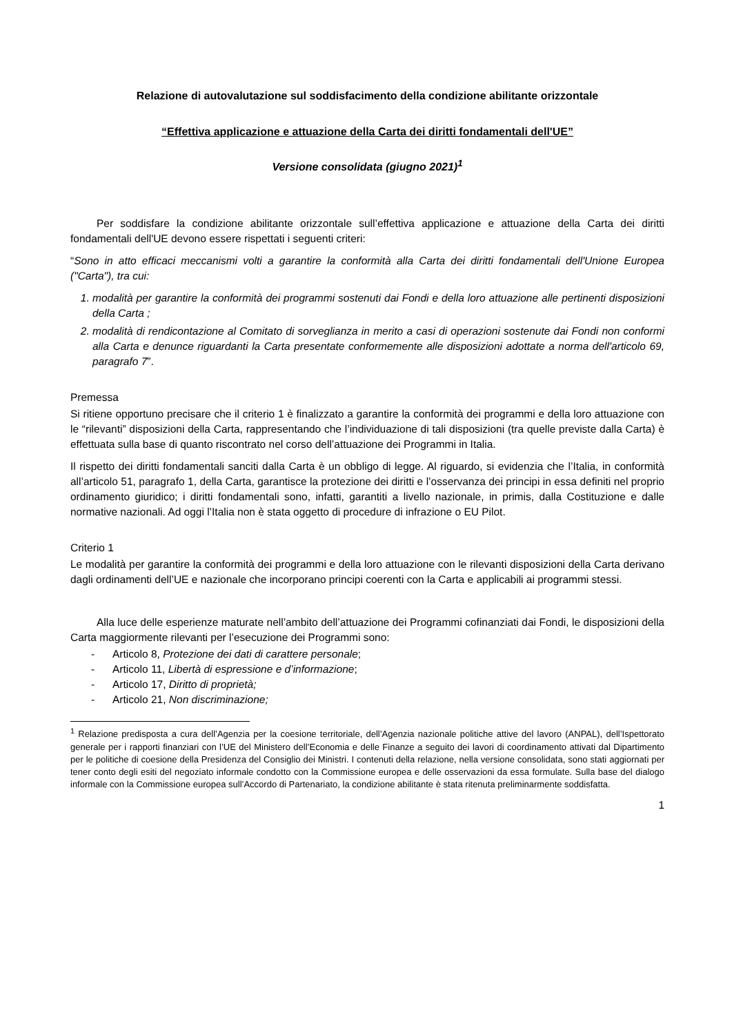Relazione di autovalutazione sul soddisfacimento della condizione abilitante orizzontale
“Effettiva applicazione e attuazione della Carta dei diritti fondamentali dell'UE”
Versione consolidata (giugno 2021)<sup>1</sup>
Per soddisfare la condizione abilitante orizzontale sull’effettiva applicazione e attuazione della Carta dei diritti fondamentali dell'UE devono essere rispettati i seguenti criteri:
“Sono in atto efficaci meccanismi volti a garantire la conformità alla Carta dei diritti fondamentali dell'Unione Europea ("Carta"), tra cui:
1. modalità per garantire la conformità dei programmi sostenuti dai Fondi e della loro attuazione alle pertinenti disposizioni della Carta ;
2. modalità di rendicontazione al Comitato di sorveglianza in merito a casi di operazioni sostenute dai Fondi non conformi alla Carta e denunce riguardanti la Carta presentate conformemente alle disposizioni adottate a norma dell'articolo 69, paragrafo 7”.
Premessa
Si ritiene opportuno precisare che il criterio 1 è finalizzato a garantire la conformità dei programmi e della loro attuazione con le “rilevanti” disposizioni della Carta, rappresentando che l’individuazione di tali disposizioni (tra quelle previste dalla Carta) è effettuata sulla base di quanto riscontrato nel corso dell’attuazione dei Programmi in Italia.
Il rispetto dei diritti fondamentali sanciti dalla Carta è un obbligo di legge. Al riguardo, si evidenzia che l’Italia, in conformità all’articolo 51, paragrafo 1, della Carta, garantisce la protezione dei diritti e l’osservanza dei principi in essa definiti nel proprio ordinamento giuridico; i diritti fondamentali sono, infatti, garantiti a livello nazionale, in primis, dalla Costituzione e dalle normative nazionali. Ad oggi l’Italia non è stata oggetto di procedure di infrazione o EU Pilot.
Criterio 1
Le modalità per garantire la conformità dei programmi e della loro attuazione con le rilevanti disposizioni della Carta derivano dagli ordinamenti dell’UE e nazionale che incorporano principi coerenti con la Carta e applicabili ai programmi stessi.
Alla luce delle esperienze maturate nell’ambito dell’attuazione dei Programmi cofinanziati dai Fondi, le disposizioni della Carta maggiormente rilevanti per l’esecuzione dei Programmi sono:
- Articolo 8, Protezione dei dati di carattere personale;
- Articolo 11, Libertà di espressione e d’informazione;
- Articolo 17, Diritto di proprietà;
- Articolo 21, Non discriminazione;
<sup>1</sup> Relazione predisposta a cura dell’Agenzia per la coesione territoriale, dell’Agenzia nazionale politiche attive del lavoro (ANPAL), dell’Ispettorato generale per i rapporti finanziari con l’UE del Ministero dell’Economia e delle Finanze a seguito dei lavori di coordinamento attivati dal Dipartimento per le politiche di coesione della Presidenza del Consiglio dei Ministri. I contenuti della relazione, nella versione consolidata, sono stati aggiornati per tener conto degli esiti del negoziato informale condotto con la Commissione europea e delle osservazioni da essa formulate. Sulla base del dialogo informale con la Commissione europea sull’Accordo di Partenariato, la condizione abilitante è stata ritenuta preliminarmente soddisfatta.
1